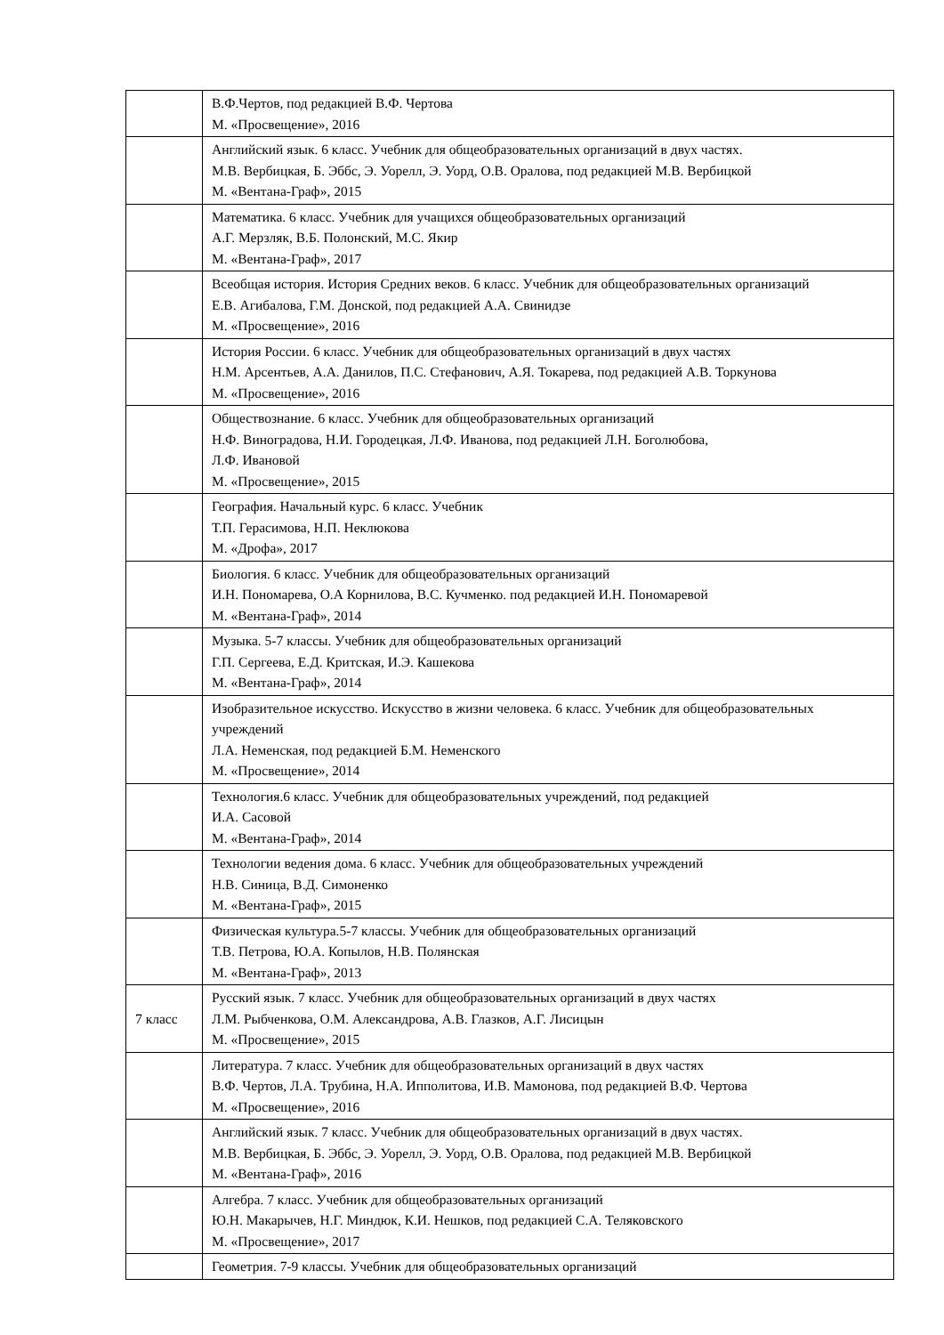| | В.Ф.Чертов, под редакцией В.Ф. Чертова М. «Просвещение», 2016 |
| | Английский язык. 6 класс. Учебник для общеобразовательных организаций в двух частях. М.В. Вербицкая, Б. Эббс, Э. Уорелл, Э. Уорд, О.В. Оралова, под редакцией М.В. Вербицкой М. «Вентана-Граф», 2015 |
| | Математика. 6 класс. Учебник для учащихся общеобразовательных организаций А.Г. Мерзляк, В.Б. Полонский, М.С. Якир М. «Вентана-Граф», 2017 |
| | Всеобщая история. История Средних веков. 6 класс. Учебник для общеобразовательных организаций Е.В. Агибалова, Г.М. Донской, под редакцией А.А. Свинидзе М. «Просвещение», 2016 |
| | История России. 6 класс. Учебник для общеобразовательных организаций в двух частях Н.М. Арсентьев, А.А. Данилов, П.С. Стефанович, А.Я. Токарева, под редакцией А.В. Торкунова М. «Просвещение», 2016 |
| | Обществознание. 6 класс. Учебник для общеобразовательных организаций Н.Ф. Виноградова, Н.И. Городецкая, Л.Ф. Иванова, под редакцией Л.Н. Боголюбова, Л.Ф. Ивановой М. «Просвещение», 2015 |
| | География. Начальный курс. 6 класс. Учебник Т.П. Герасимова, Н.П. Неклюкова М. «Дрофа», 2017 |
| | Биология. 6 класс. Учебник для общеобразовательных организаций И.Н. Пономарева, О.А Корнилова, В.С. Кучменко. под редакцией И.Н. Пономаревой М. «Вентана-Граф», 2014 |
| | Музыка. 5-7 классы. Учебник для общеобразовательных организаций Г.П. Сергеева, Е.Д. Критская, И.Э. Кашекова М. «Вентана-Граф», 2014 |
| | Изобразительное искусство. Искусство в жизни человека. 6 класс. Учебник для общеобразовательных учреждений Л.А. Неменская, под редакцией Б.М. Неменского М. «Просвещение», 2014 |
| | Технология.6 класс. Учебник для общеобразовательных учреждений, под редакцией И.А. Сасовой М. «Вентана-Граф», 2014 |
| | Технологии ведения дома. 6 класс. Учебник для общеобразовательных учреждений Н.В. Синица, В.Д. Симоненко М. «Вентана-Граф», 2015 |
| | Физическая культура.5-7 классы. Учебник для общеобразовательных организаций Т.В. Петрова, Ю.А. Копылов, Н.В. Полянская М. «Вентана-Граф», 2013 |
| 7 класс | Русский язык. 7 класс. Учебник для общеобразовательных организаций в двух частях Л.М. Рыбченкова, О.М. Александрова, А.В. Глазков, А.Г. Лисицын М. «Просвещение», 2015 |
| | Литература. 7 класс. Учебник для общеобразовательных организаций в двух частях В.Ф. Чертов, Л.А. Трубина, Н.А. Ипполитова, И.В. Мамонова, под редакцией В.Ф. Чертова М. «Просвещение», 2016 |
| | Английский язык. 7 класс. Учебник для общеобразовательных организаций в двух частях. М.В. Вербицкая, Б. Эббс, Э. Уорелл, Э. Уорд, О.В. Оралова, под редакцией М.В. Вербицкой М. «Вентана-Граф», 2016 |
| | Алгебра. 7 класс. Учебник для общеобразовательных организаций Ю.Н. Макарычев, Н.Г. Миндюк, К.И. Нешков, под редакцией С.А. Теляковского М. «Просвещение», 2017 |
| | Геометрия. 7-9 классы. Учебник для общеобразовательных организаций |